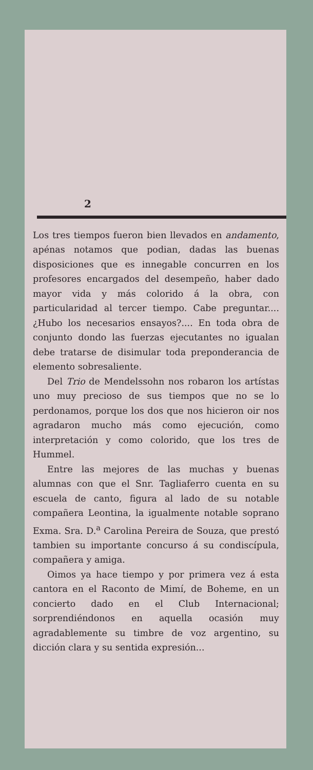2
Los tres tiempos fueron bien llevados en andamento, apénas notamos que podian, dadas las buenas disposiciones que es innegable concurren en los profesores encargados del desempeño, haber dado mayor vida y más colorido á la obra, con particularidad al tercer tiempo. Cabe preguntar.... ¿Hubo los necesarios ensayos?.... En toda obra de conjunto dondo las fuerzas ejecutantes no igualan debe tratarse de disimular toda preponderancia de elemento sobresaliente.
Del Trio de Mendelssohn nos robaron los artístas uno muy precioso de sus tiempos que no se lo perdonamos, porque los dos que nos hicieron oir nos agradaron mucho más como ejecución, como interpretación y como colorido, que los tres de Hummel.
Entre las mejores de las muchas y buenas alumnas con que el Snr. Tagliaferro cuenta en su escuela de canto, figura al lado de su notable compañera Leontina, la igualmente notable soprano Exma. Sra. D.<sup>a</sup> Carolina Pereira de Souza, que prestó tambien su importante concurso á su condiscípula, compañera y amiga.
Oimos ya hace tiempo y por primera vez á esta cantora en el Raconto de Mimí, de Boheme, en un concierto dado en el Club Internacional; sorprendiéndonos en aquella ocasión muy agradablemente su timbre de voz argentino, su dicción clara y su sentida expresión...